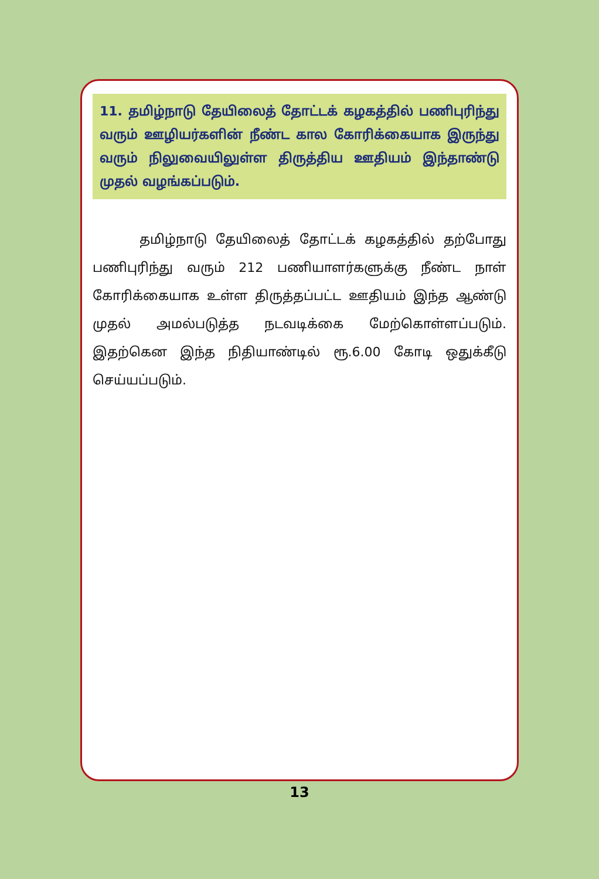11. தமிழ்நாடு தேயிலைத் தோட்டக் கழகத்தில் பணிபுரிந்து வரும் ஊழியர்களின் நீண்ட கால கோரிக்கையாக இருந்து வரும் நிலுவையிலுள்ள திருத்திய ஊதியம் இந்தாண்டு முதல் வழங்கப்படும்.
தமிழ்நாடு தேயிலைத் தோட்டக் கழகத்தில் தற்போது பணிபுரிந்து வரும் 212 பணியாளர்களுக்கு நீண்ட நாள் கோரிக்கையாக உள்ள திருத்தப்பட்ட ஊதியம் இந்த ஆண்டு முதல் அமல்படுத்த நடவடிக்கை மேற்கொள்ளப்படும். இதற்கென இந்த நிதியாண்டில் ரூ.6.00 கோடி ஒதுக்கீடு செய்யப்படும்.
13